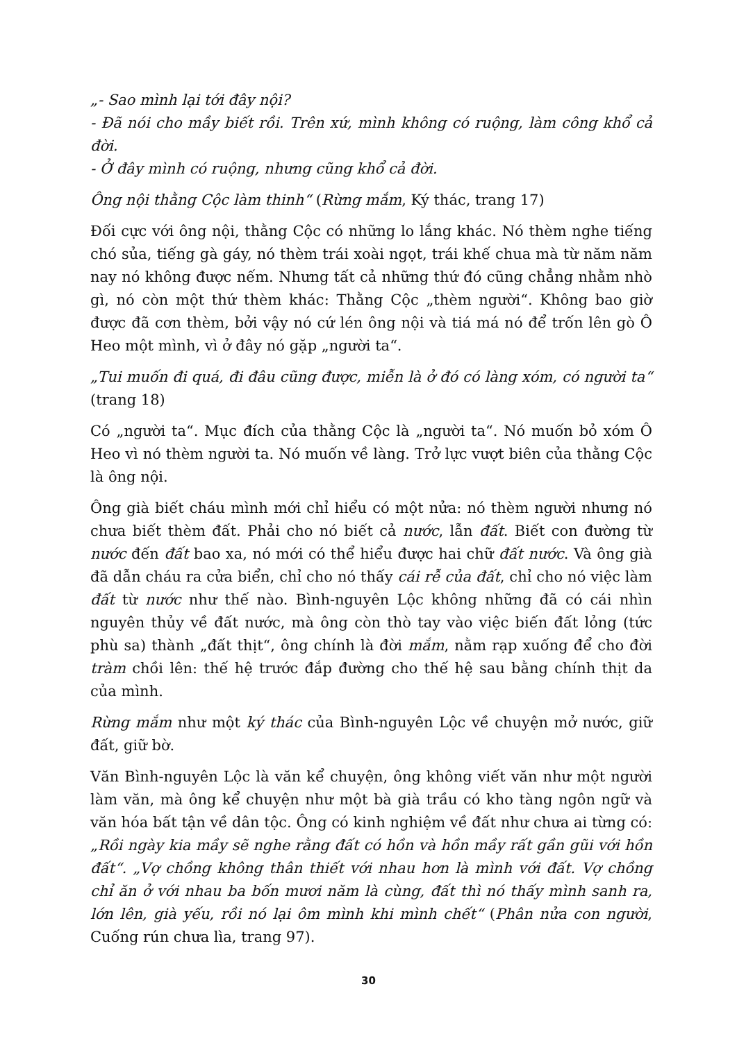„- Sao mình lại tới đây nội?
- Đã nói cho mầy biết rồi. Trên xứ, mình không có ruộng, làm công khổ cả đời.
- Ở đây mình có ruộng, nhưng cũng khổ cả đời.
Ông nội thằng Cộc làm thinh“ (Rừng mắm, Ký thác, trang 17)
Đối cực với ông nội, thằng Cộc có những lo lắng khác. Nó thèm nghe tiếng chó sủa, tiếng gà gáy, nó thèm trái xoài ngọt, trái khế chua mà từ năm năm nay nó không được nếm. Nhưng tất cả những thứ đó cũng chẳng nhằm nhò gì, nó còn một thứ thèm khác: Thằng Cộc „thèm người“. Không bao giờ được đã cơn thèm, bởi vậy nó cứ lén ông nội và tiá má nó để trốn lên gò Ô Heo một mình, vì ở đây nó gặp „người ta“.
„Tui muốn đi quá, đi đâu cũng được, miễn là ở đó có làng xóm, có người ta“ (trang 18)
Có „người ta“. Mục đích của thằng Cộc là „người ta“. Nó muốn bỏ xóm Ô Heo vì nó thèm người ta. Nó muốn về làng. Trở lực vượt biên của thằng Cộc là ông nội.
Ông già biết cháu mình mới chỉ hiểu có một nửa: nó thèm người nhưng nó chưa biết thèm đất. Phải cho nó biết cả nước, lẫn đất. Biết con đường từ nước đến đất bao xa, nó mới có thể hiểu được hai chữ đất nước. Và ông già đã dẫn cháu ra cửa biển, chỉ cho nó thấy cái rễ của đất, chỉ cho nó việc làm đất từ nước như thế nào. Bình-nguyên Lộc không những đã có cái nhìn nguyên thủy về đất nước, mà ông còn thò tay vào việc biến đất lỏng (tức phù sa) thành „đất thịt“, ông chính là đời mắm, nằm rạp xuống để cho đời tràm chồi lên: thế hệ trước đắp đường cho thế hệ sau bằng chính thịt da của mình.
Rừng mắm như một ký thác của Bình-nguyên Lộc về chuyện mở nước, giữ đất, giữ bờ.
Văn Bình-nguyên Lộc là văn kể chuyện, ông không viết văn như một người làm văn, mà ông kể chuyện như một bà già trầu có kho tàng ngôn ngữ và văn hóa bất tận về dân tộc. Ông có kinh nghiệm về đất như chưa ai từng có: „Rồi ngày kia mầy sẽ nghe rằng đất có hồn và hồn mầy rất gần gũi với hồn đất“. „Vợ chồng không thân thiết với nhau hơn là mình với đất. Vợ chồng chỉ ăn ở với nhau ba bốn mươi năm là cùng, đất thì nó thấy mình sanh ra, lớn lên, già yếu, rồi nó lại ôm mình khi mình chết“ (Phân nửa con người, Cuống rún chưa lìa, trang 97).
30